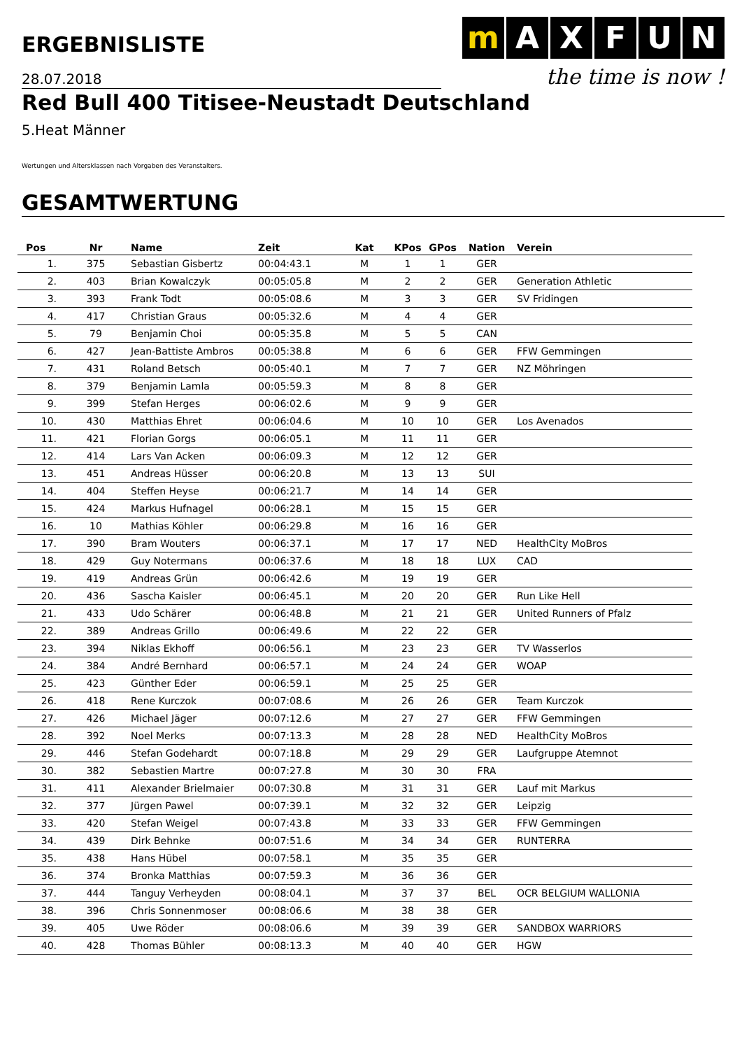ERGEBNISLISTE
m A X F U N
the time is now !
28.07.2018
Red Bull 400 Titisee-Neustadt Deutschland
5.Heat Männer
Wertungen und Altersklassen nach Vorgaben des Veranstalters.
GESAMTWERTUNG
| Pos | Nr | Name | Zeit | Kat | KPos | GPos | Nation | Verein |
| --- | --- | --- | --- | --- | --- | --- | --- | --- |
| 1. | 375 | Sebastian Gisbertz | 00:04:43.1 | M | 1 | 1 | GER | |
| 2. | 403 | Brian Kowalczyk | 00:05:05.8 | M | 2 | 2 | GER | Generation Athletic |
| 3. | 393 | Frank Todt | 00:05:08.6 | M | 3 | 3 | GER | SV Fridingen |
| 4. | 417 | Christian Graus | 00:05:32.6 | M | 4 | 4 | GER | |
| 5. | 79 | Benjamin Choi | 00:05:35.8 | M | 5 | 5 | CAN | |
| 6. | 427 | Jean-Battiste Ambros | 00:05:38.8 | M | 6 | 6 | GER | FFW Gemmingen |
| 7. | 431 | Roland Betsch | 00:05:40.1 | M | 7 | 7 | GER | NZ Möhringen |
| 8. | 379 | Benjamin Lamla | 00:05:59.3 | M | 8 | 8 | GER | |
| 9. | 399 | Stefan Herges | 00:06:02.6 | M | 9 | 9 | GER | |
| 10. | 430 | Matthias Ehret | 00:06:04.6 | M | 10 | 10 | GER | Los Avenados |
| 11. | 421 | Florian Gorgs | 00:06:05.1 | M | 11 | 11 | GER | |
| 12. | 414 | Lars Van Acken | 00:06:09.3 | M | 12 | 12 | GER | |
| 13. | 451 | Andreas Hüsser | 00:06:20.8 | M | 13 | 13 | SUI | |
| 14. | 404 | Steffen Heyse | 00:06:21.7 | M | 14 | 14 | GER | |
| 15. | 424 | Markus Hufnagel | 00:06:28.1 | M | 15 | 15 | GER | |
| 16. | 10 | Mathias Köhler | 00:06:29.8 | M | 16 | 16 | GER | |
| 17. | 390 | Bram Wouters | 00:06:37.1 | M | 17 | 17 | NED | HealthCity MoBros |
| 18. | 429 | Guy Notermans | 00:06:37.6 | M | 18 | 18 | LUX | CAD |
| 19. | 419 | Andreas Grün | 00:06:42.6 | M | 19 | 19 | GER | |
| 20. | 436 | Sascha Kaisler | 00:06:45.1 | M | 20 | 20 | GER | Run Like Hell |
| 21. | 433 | Udo Schärer | 00:06:48.8 | M | 21 | 21 | GER | United Runners of Pfalz |
| 22. | 389 | Andreas Grillo | 00:06:49.6 | M | 22 | 22 | GER | |
| 23. | 394 | Niklas Ekhoff | 00:06:56.1 | M | 23 | 23 | GER | TV Wasserlos |
| 24. | 384 | André Bernhard | 00:06:57.1 | M | 24 | 24 | GER | WOAP |
| 25. | 423 | Günther Eder | 00:06:59.1 | M | 25 | 25 | GER | |
| 26. | 418 | Rene Kurczok | 00:07:08.6 | M | 26 | 26 | GER | Team Kurczok |
| 27. | 426 | Michael Jäger | 00:07:12.6 | M | 27 | 27 | GER | FFW Gemmingen |
| 28. | 392 | Noel Merks | 00:07:13.3 | M | 28 | 28 | NED | HealthCity MoBros |
| 29. | 446 | Stefan Godehardt | 00:07:18.8 | M | 29 | 29 | GER | Laufgruppe Atemnot |
| 30. | 382 | Sebastien Martre | 00:07:27.8 | M | 30 | 30 | FRA | |
| 31. | 411 | Alexander Brielmaier | 00:07:30.8 | M | 31 | 31 | GER | Lauf mit Markus |
| 32. | 377 | Jürgen Pawel | 00:07:39.1 | M | 32 | 32 | GER | Leipzig |
| 33. | 420 | Stefan Weigel | 00:07:43.8 | M | 33 | 33 | GER | FFW Gemmingen |
| 34. | 439 | Dirk Behnke | 00:07:51.6 | M | 34 | 34 | GER | RUNTERRA |
| 35. | 438 | Hans Hübel | 00:07:58.1 | M | 35 | 35 | GER | |
| 36. | 374 | Bronka Matthias | 00:07:59.3 | M | 36 | 36 | GER | |
| 37. | 444 | Tanguy Verheyden | 00:08:04.1 | M | 37 | 37 | BEL | OCR BELGIUM WALLONIA |
| 38. | 396 | Chris Sonnenmoser | 00:08:06.6 | M | 38 | 38 | GER | |
| 39. | 405 | Uwe Röder | 00:08:06.6 | M | 39 | 39 | GER | SANDBOX WARRIORS |
| 40. | 428 | Thomas Bühler | 00:08:13.3 | M | 40 | 40 | GER | HGW |